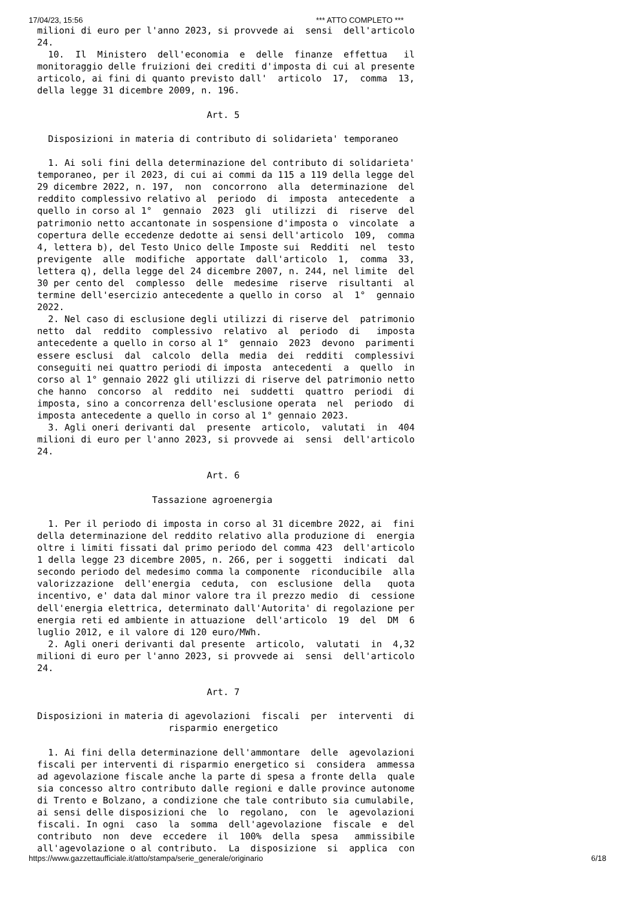17/04/23, 15:56 *** ATTO COMPLETO ***
milioni di euro per l'anno 2023, si provvede ai  sensi  dell'articolo
24.
  10.  Il  Ministero  dell'economia  e  delle  finanze  effettua   il
monitoraggio delle fruizioni dei crediti d'imposta di cui al presente
articolo, ai fini di quanto previsto dall'  articolo  17,  comma  13,
della legge 31 dicembre 2009, n. 196.

                               Art. 5

  Disposizioni in materia di contributo di solidarieta' temporaneo

  1. Ai soli fini della determinazione del contributo di solidarieta'
temporaneo, per il 2023, di cui ai commi da 115 a 119 della legge del
29 dicembre 2022, n. 197,  non  concorrono  alla  determinazione  del
reddito complessivo relativo al  periodo  di  imposta  antecedente  a
quello in corso al 1°  gennaio  2023  gli  utilizzi  di  riserve  del
patrimonio netto accantonate in sospensione d'imposta o  vincolate  a
copertura delle eccedenze dedotte ai sensi dell'articolo  109,  comma
4, lettera b), del Testo Unico delle Imposte sui  Redditi  nel  testo
previgente  alle  modifiche  apportate  dall'articolo  1,  comma  33,
lettera q), della legge del 24 dicembre 2007, n. 244, nel limite  del
30 per cento del  complesso  delle  medesime  riserve  risultanti  al
termine dell'esercizio antecedente a quello in corso  al  1°  gennaio
2022.
  2. Nel caso di esclusione degli utilizzi di riserve del  patrimonio
netto  dal  reddito  complessivo  relativo  al  periodo  di   imposta
antecedente a quello in corso al 1°  gennaio  2023  devono  parimenti
essere esclusi  dal  calcolo  della  media  dei  redditi  complessivi
conseguiti nei quattro periodi di imposta  antecedenti  a  quello  in
corso al 1° gennaio 2022 gli utilizzi di riserve del patrimonio netto
che hanno  concorso  al  reddito  nei  suddetti  quattro  periodi  di
imposta, sino a concorrenza dell'esclusione operata  nel  periodo  di
imposta antecedente a quello in corso al 1° gennaio 2023.
  3. Agli oneri derivanti dal  presente  articolo,  valutati  in  404
milioni di euro per l'anno 2023, si provvede ai  sensi  dell'articolo
24.

                               Art. 6

                     Tassazione agroenergia

  1. Per il periodo di imposta in corso al 31 dicembre 2022, ai  fini
della determinazione del reddito relativo alla produzione di  energia
oltre i limiti fissati dal primo periodo del comma 423  dell'articolo
1 della legge 23 dicembre 2005, n. 266, per i soggetti  indicati  dal
secondo periodo del medesimo comma la componente  riconducibile  alla
valorizzazione  dell'energia  ceduta,  con  esclusione  della   quota
incentivo, e' data dal minor valore tra il prezzo medio  di  cessione
dell'energia elettrica, determinato dall'Autorita' di regolazione per
energia reti ed ambiente in attuazione  dell'articolo  19  del  DM  6
luglio 2012, e il valore di 120 euro/MWh.
  2. Agli oneri derivanti dal presente  articolo,  valutati  in  4,32
milioni di euro per l'anno 2023, si provvede ai  sensi  dell'articolo
24.

                               Art. 7

Disposizioni in materia di agevolazioni  fiscali  per  interventi  di
                        risparmio energetico

  1. Ai fini della determinazione dell'ammontare  delle  agevolazioni
fiscali per interventi di risparmio energetico si  considera  ammessa
ad agevolazione fiscale anche la parte di spesa a fronte della  quale
sia concesso altro contributo dalle regioni e dalle province autonome
di Trento e Bolzano, a condizione che tale contributo sia cumulabile,
ai sensi delle disposizioni che  lo  regolano,  con  le  agevolazioni
fiscali. In ogni  caso  la  somma  dell'agevolazione  fiscale  e  del
contributo  non  deve  eccedere  il  100%  della  spesa   ammissibile
all'agevolazione o al contributo.  La  disposizione  si  applica  con
https://www.gazzettaufficiale.it/atto/stampa/serie_generale/originario 6/18